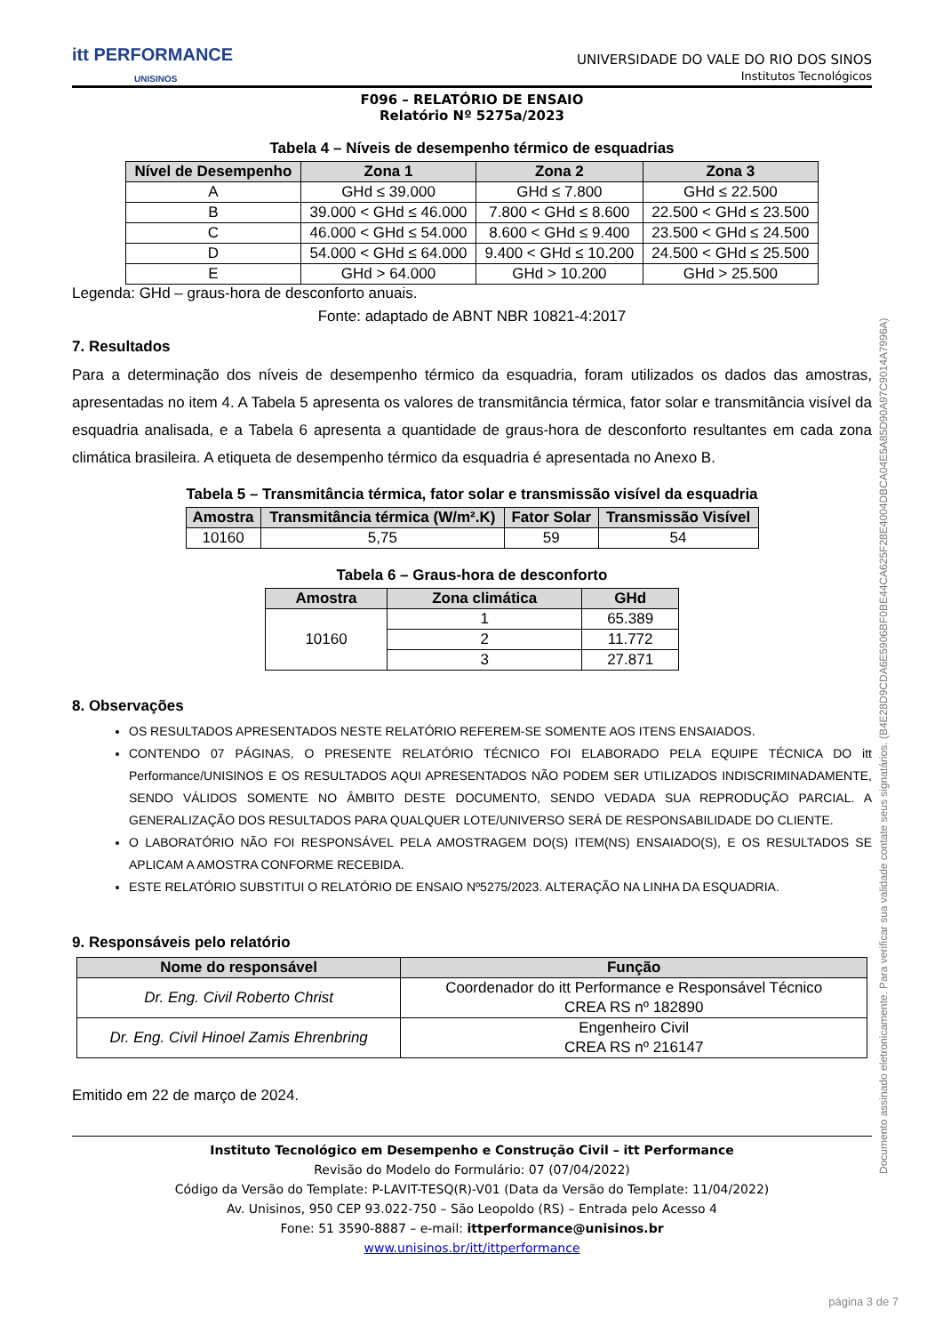itt PERFORMANCE
UNISINOS
UNIVERSIDADE DO VALE DO RIO DOS SINOS
Institutos Tecnológicos
F096 – RELATÓRIO DE ENSAIO
Relatório Nº 5275a/2023
Tabela 4 – Níveis de desempenho térmico de esquadrias
| Nível de Desempenho | Zona 1 | Zona 2 | Zona 3 |
| --- | --- | --- | --- |
| A | GHd ≤ 39.000 | GHd ≤ 7.800 | GHd ≤ 22.500 |
| B | 39.000 < GHd ≤ 46.000 | 7.800 < GHd ≤ 8.600 | 22.500 < GHd ≤ 23.500 |
| C | 46.000 < GHd ≤ 54.000 | 8.600 < GHd ≤ 9.400 | 23.500 < GHd ≤ 24.500 |
| D | 54.000 < GHd ≤ 64.000 | 9.400 < GHd ≤ 10.200 | 24.500 < GHd ≤ 25.500 |
| E | GHd > 64.000 | GHd > 10.200 | GHd > 25.500 |
Legenda: GHd – graus-hora de desconforto anuais.
Fonte: adaptado de ABNT NBR 10821-4:2017
7. Resultados
Para a determinação dos níveis de desempenho térmico da esquadria, foram utilizados os dados das amostras, apresentadas no item 4. A Tabela 5 apresenta os valores de transmitância térmica, fator solar e transmitância visível da esquadria analisada, e a Tabela 6 apresenta a quantidade de graus-hora de desconforto resultantes em cada zona climática brasileira. A etiqueta de desempenho térmico da esquadria é apresentada no Anexo B.
Tabela 5 – Transmitância térmica, fator solar e transmissão visível da esquadria
| Amostra | Transmitância térmica (W/m².K) | Fator Solar | Transmissão Visível |
| --- | --- | --- | --- |
| 10160 | 5,75 | 59 | 54 |
Tabela 6 – Graus-hora de desconforto
| Amostra | Zona climática | GHd |
| --- | --- | --- |
| 10160 | 1 | 65.389 |
| | 2 | 11.772 |
| | 3 | 27.871 |
8. Observações
OS RESULTADOS APRESENTADOS NESTE RELATÓRIO REFEREM-SE SOMENTE AOS ITENS ENSAIADOS.
CONTENDO 07 PÁGINAS, O PRESENTE RELATÓRIO TÉCNICO FOI ELABORADO PELA EQUIPE TÉCNICA DO itt Performance/UNISINOS E OS RESULTADOS AQUI APRESENTADOS NÃO PODEM SER UTILIZADOS INDISCRIMINADAMENTE, SENDO VÁLIDOS SOMENTE NO ÂMBITO DESTE DOCUMENTO, SENDO VEDADA SUA REPRODUÇÃO PARCIAL. A GENERALIZAÇÃO DOS RESULTADOS PARA QUALQUER LOTE/UNIVERSO SERÁ DE RESPONSABILIDADE DO CLIENTE.
O LABORATÓRIO NÃO FOI RESPONSÁVEL PELA AMOSTRAGEM DO(S) ITEM(NS) ENSAIADO(S), E OS RESULTADOS SE APLICAM A AMOSTRA CONFORME RECEBIDA.
ESTE RELATÓRIO SUBSTITUI O RELATÓRIO DE ENSAIO Nº5275/2023. ALTERAÇÃO NA LINHA DA ESQUADRIA.
9. Responsáveis pelo relatório
| Nome do responsável | Função |
| --- | --- |
| Dr. Eng. Civil Roberto Christ | Coordenador do itt Performance e Responsável Técnico CREA RS nº 182890 |
| Dr. Eng. Civil Hinoel Zamis Ehrenbring | Engenheiro Civil CREA RS nº 216147 |
Emitido em 22 de março de 2024.
Instituto Tecnológico em Desempenho e Construção Civil – itt Performance
Revisão do Modelo do Formulário: 07 (07/04/2022)
Código da Versão do Template: P-LAVIT-TESQ(R)-V01 (Data da Versão do Template: 11/04/2022)
Av. Unisinos, 950 CEP 93.022-750 – São Leopoldo (RS) – Entrada pelo Acesso 4
Fone: 51 3590-8887 – e-mail: ittperformance@unisinos.br
www.unisinos.br/itt/ittperformance
Documento assinado eletronicamente. Para verificar sua validade contate seus signatários. (B4E28D9CDA6E5906BF0BE44CA625F28E4004DBCA04E5A85D90A97C9014A7996A)
página 3 de 7